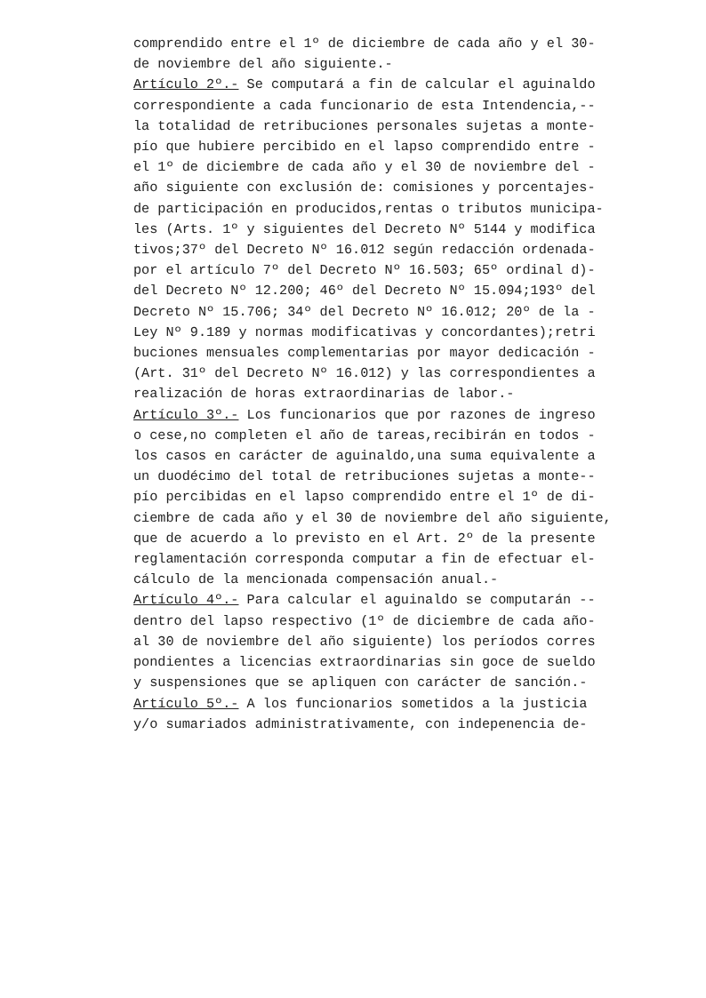comprendido entre el 1º de diciembre de cada año y el 30-
de noviembre del año siguiente.-
Artículo 2º.- Se computará a fin de calcular el aguinaldo
correspondiente a cada funcionario de esta Intendencia,--
la totalidad de retribuciones personales sujetas a monte-
pío que hubiere percibido en el lapso comprendido entre -
el 1º de diciembre de cada año y el 30 de noviembre del -
año siguiente con exclusión de: comisiones y porcentajes-
de participación en producidos,rentas o tributos municipa-
les (Arts. 1º y siguientes del Decreto Nº 5144 y modifica
tivos;37º del Decreto Nº 16.012 según redacción ordenada-
por el artículo 7º del Decreto Nº 16.503; 65º ordinal d)-
del Decreto Nº 12.200; 46º del Decreto Nº 15.094;193º del
Decreto Nº 15.706; 34º del Decreto Nº 16.012; 20º de la -
Ley Nº 9.189 y normas modificativas y concordantes);retri
buciones mensuales complementarias por mayor dedicación -
(Art. 31º del Decreto Nº 16.012) y las correspondientes a
realización de horas extraordinarias de labor.-
Artículo 3º.- Los funcionarios que por razones de ingreso
o cese,no completen el año de tareas,recibirán en todos -
los casos en carácter de aguinaldo,una suma equivalente a
un duodécimo del total de retribuciones sujetas a monte--
pío percibidas en el lapso comprendido entre el 1º de di-
ciembre de cada año y el 30 de noviembre del año siguiente,
que de acuerdo a lo previsto en el Art. 2º de la presente
reglamentación corresponda computar a fin de efectuar el-
cálculo de la mencionada compensación anual.-
Artículo 4º.- Para calcular el aguinaldo se computarán --
dentro del lapso respectivo (1º de diciembre de cada año-
al 30 de noviembre del año siguiente) los períodos corres
pondientes a licencias extraordinarias sin goce de sueldo
y suspensiones que se apliquen con carácter de sanción.-
Artículo 5º.- A los funcionarios sometidos a la justicia
y/o sumariados administrativamente, con indepenencia de-